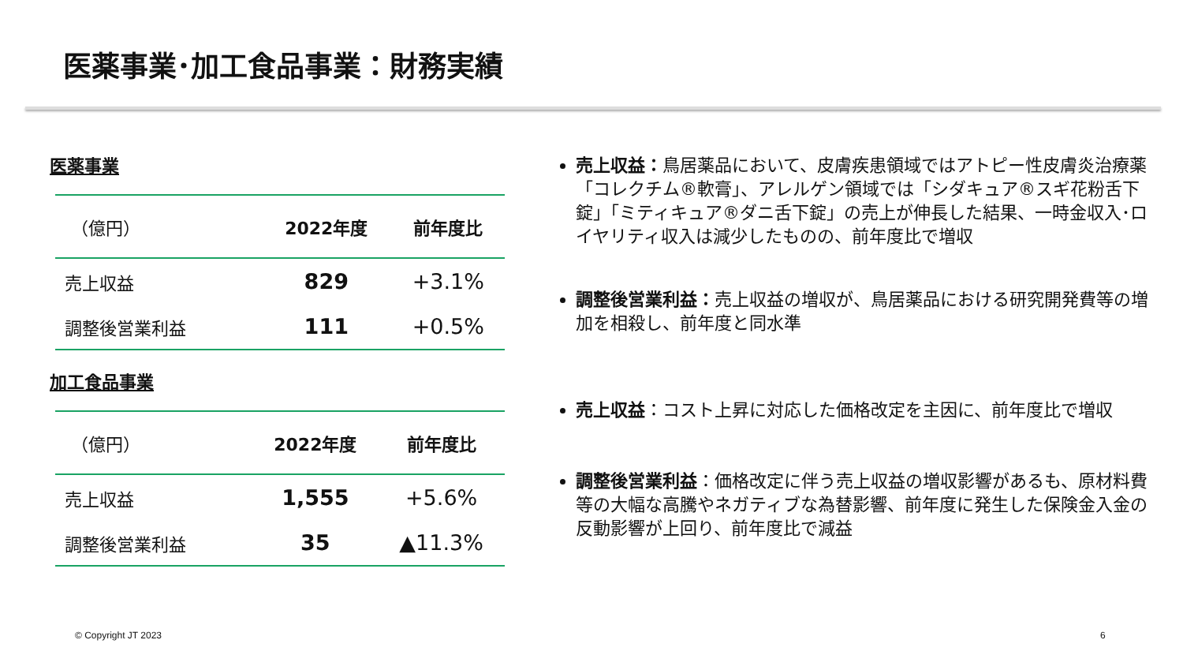医薬事業･加工食品事業：財務実績
医薬事業
| （億円） | 2022年度 | 前年度比 |
| --- | --- | --- |
| 売上収益 | 829 | +3.1% |
| 調整後営業利益 | 111 | +0.5% |
加工食品事業
| （億円） | 2022年度 | 前年度比 |
| --- | --- | --- |
| 売上収益 | 1,555 | +5.6% |
| 調整後営業利益 | 35 | ▲11.3% |
売上収益：鳥居薬品において、皮膚疾患領域ではアトピー性皮膚炎治療薬「コレクチム®軟膏」、アレルゲン領域では「シダキュア®スギ花粉舌下錠」「ミティキュア®ダニ舌下錠」の売上が伸長した結果、一時金収入･ロイヤリティ収入は減少したものの、前年度比で増収
調整後営業利益：売上収益の増収が、鳥居薬品における研究開発費等の増加を相殺し、前年度と同水準
売上収益：コスト上昇に対応した価格改定を主因に、前年度比で増収
調整後営業利益：価格改定に伴う売上収益の増収影響があるも、原材料費等の大幅な高騰やネガティブな為替影響、前年度に発生した保険金入金の反動影響が上回り、前年度比で減益
© Copyright JT 2023 6